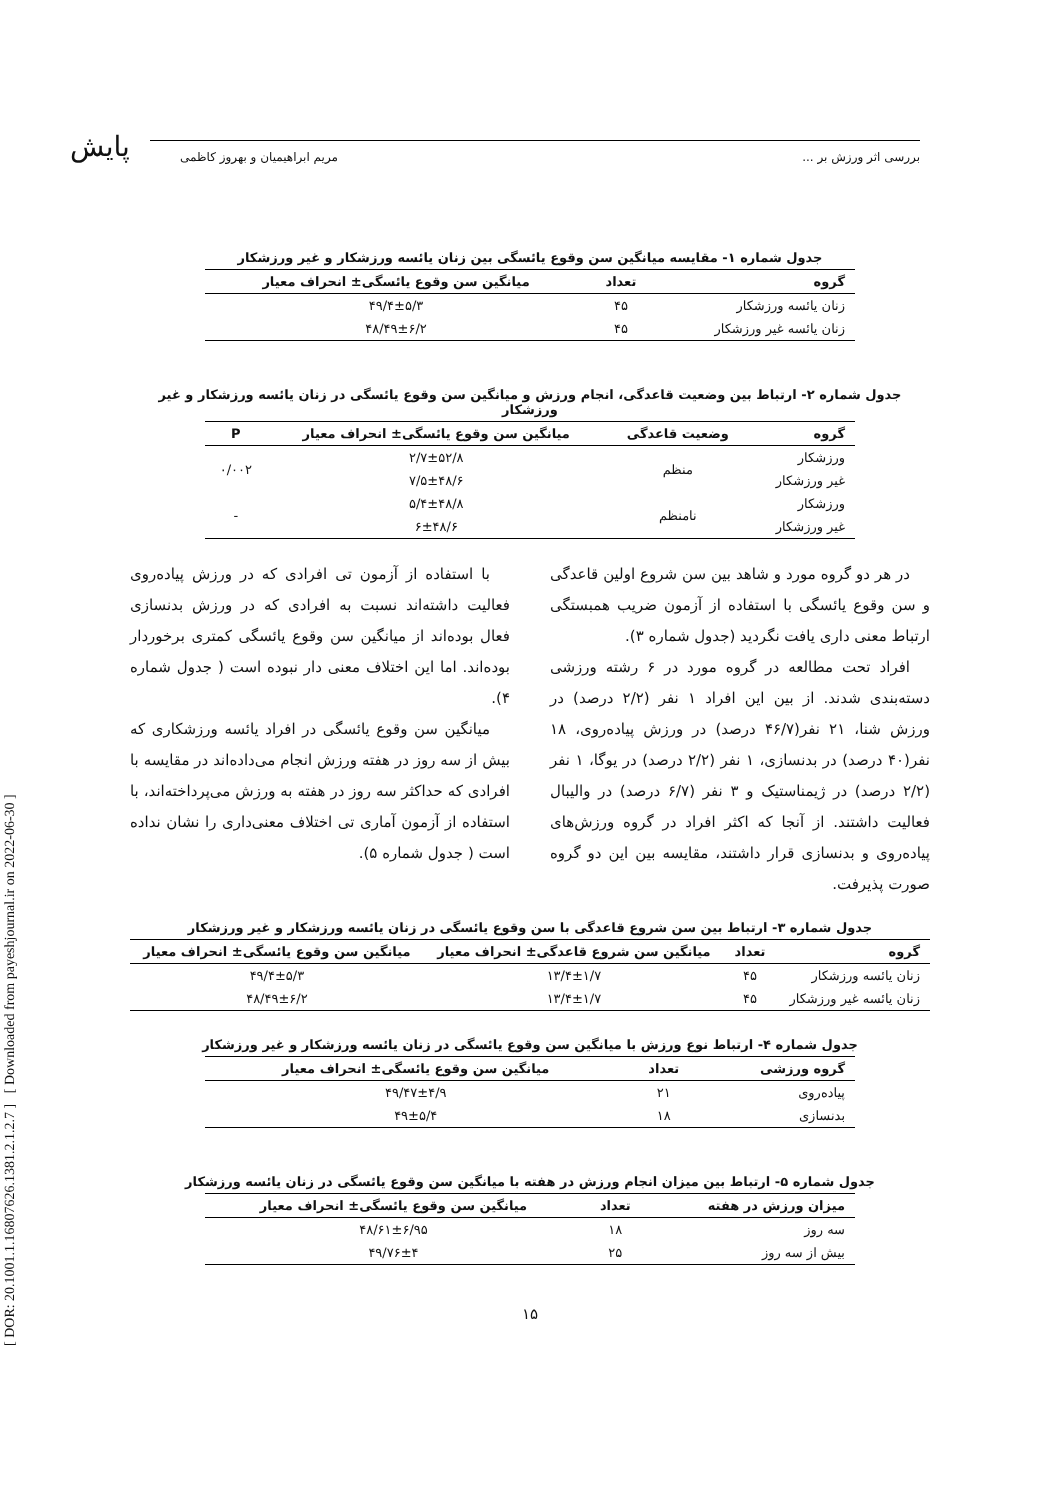پایش
بررسی اثر ورزش بر ... مریم ابراهیمیان و بهروز کاظمی
[ DOR: 20.1001.1.16807626.1381.2.1.2.7 ] [ Downloaded from payeshjournal.ir on 2022-06-30 ]
جدول شماره ۱- مقایسه میانگین سن وقوع یائسگی بین زنان یائسه ورزشکار و غیر ورزشکار
| گروه | تعداد | میانگین سن وقوع یائسگی± انحراف معیار |
| --- | --- | --- |
| زنان یائسه ورزشکار | ۴۵ | ۴۹/۴±۵/۳ |
| زنان یائسه غیر ورزشکار | ۴۵ | ۴۸/۴۹±۶/۲ |
جدول شماره ۲- ارتباط بین وضعیت قاعدگی، انجام ورزش و میانگین سن وقوع یائسگی در زنان یائسه ورزشکار و غیر ورزشکار
| گروه | وضعیت قاعدگی | میانگین سن وقوع یائسگی± انحراف معیار | P |
| --- | --- | --- | --- |
| ورزشکار | منظم | ۲/۷±۵۲/۸ | ۰/۰۰۲ |
| غیر ورزشکار | | ۷/۵±۴۸/۶ | |
| ورزشکار | نامنظم | ۵/۴±۴۸/۸ | - |
| غیر ورزشکار | | ۶±۴۸/۶ | |
در هر دو گروه مورد و شاهد بین سن شروع اولین قاعدگی و سن وقوع یائسگی با استفاده از آزمون ضریب همبستگی ارتباط معنی داری یافت نگردید (جدول شماره ۳).
افراد تحت مطالعه در گروه مورد در ۶ رشته ورزشی دسته‌بندی شدند. از بین این افراد ۱ نفر (۲/۲ درصد) در ورزش شنا، ۲۱ نفر(۴۶/۷ درصد) در ورزش پیاده‌روی، ۱۸ نفر(۴۰ درصد) در بدنسازی، ۱ نفر (۲/۲ درصد) در یوگا، ۱ نفر (۲/۲ درصد) در ژیمناستیک و ۳ نفر (۶/۷ درصد) در والیبال فعالیت داشتند. از آنجا که اکثر افراد در گروه ورزش‌های پیاده‌روی و بدنسازی قرار داشتند، مقایسه بین این دو گروه صورت پذیرفت.
با استفاده از آزمون تی افرادی که در ورزش پیاده‌روی فعالیت داشته‌اند نسبت به افرادی که در ورزش بدنسازی فعال بوده‌اند از میانگین سن وقوع یائسگی کمتری برخوردار بوده‌اند. اما این اختلاف معنی دار نبوده است ( جدول شماره ۴).
میانگین سن وقوع یائسگی در افراد یائسه ورزشکاری که بیش از سه روز در هفته ورزش انجام می‌داده‌اند در مقایسه با افرادی که حداکثر سه روز در هفته به ورزش می‌پرداخته‌اند، با استفاده از آزمون آماری تی اختلاف معنی‌داری را نشان نداده است ( جدول شماره ۵).
جدول شماره ۳- ارتباط بین سن شروع قاعدگی با سن وقوع یائسگی در زنان یائسه ورزشکار و غیر ورزشکار
| گروه | تعداد | میانگین سن شروع قاعدگی± انحراف معیار | میانگین سن وقوع یائسگی± انحراف معیار |
| --- | --- | --- | --- |
| زنان یائسه ورزشکار | ۴۵ | ۱۳/۴±۱/۷ | ۴۹/۴±۵/۳ |
| زنان یائسه غیر ورزشکار | ۴۵ | ۱۳/۴±۱/۷ | ۴۸/۴۹±۶/۲ |
جدول شماره ۴- ارتباط نوع ورزش با میانگین سن وقوع یائسگی در زنان یائسه ورزشکار و غیر ورزشکار
| گروه ورزشی | تعداد | میانگین سن وقوع یائسگی± انحراف معیار |
| --- | --- | --- |
| پیاده‌روی | ۲۱ | ۴۹/۴۷±۴/۹ |
| بدنسازی | ۱۸ | ۴۹±۵/۴ |
جدول شماره ۵- ارتباط بین میزان انجام ورزش در هفته با میانگین سن وقوع یائسگی در زنان یائسه ورزشکار
| میزان ورزش در هفته | تعداد | میانگین سن وقوع یائسگی± انحراف معیار |
| --- | --- | --- |
| سه روز | ۱۸ | ۴۸/۶۱±۶/۹۵ |
| بیش از سه روز | ۲۵ | ۴۹/۷۶±۴ |
۱۵